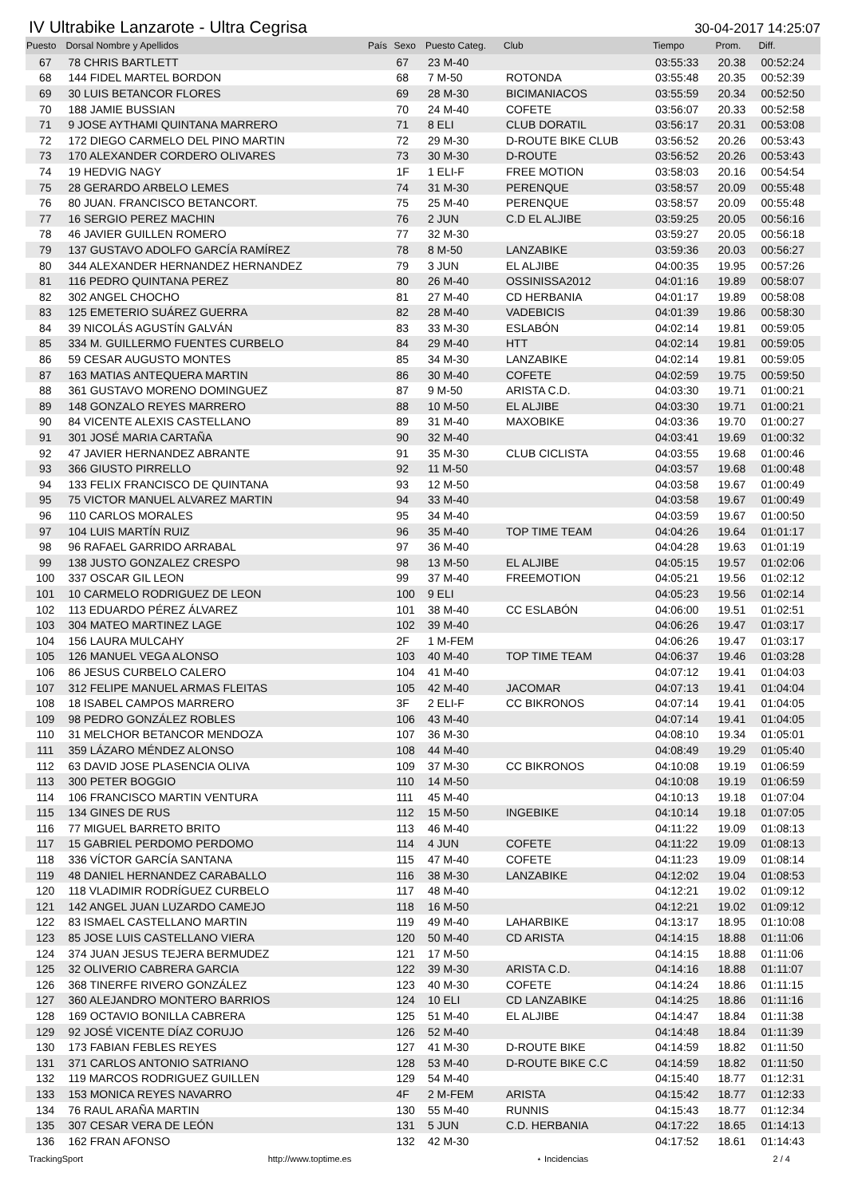IV Ultrabike Lanzarote - Ultra Cegrisa
30-04-2017 14:25:07
| Puesto | Dorsal Nombre y Apellidos | País | Sexo | Puesto Categ. | Club | Tiempo | Prom. | Diff. |
| --- | --- | --- | --- | --- | --- | --- | --- | --- |
| 67 | 78 CHRIS BARTLETT | | 67 | 23 M-40 | | 03:55:33 | 20.38 | 00:52:24 |
| 68 | 144 FIDEL MARTEL BORDON | | 68 | 7 M-50 | ROTONDA | 03:55:48 | 20.35 | 00:52:39 |
| 69 | 30 LUIS BETANCOR FLORES | | 69 | 28 M-30 | BICIMANIACOS | 03:55:59 | 20.34 | 00:52:50 |
| 70 | 188 JAMIE BUSSIAN | | 70 | 24 M-40 | COFETE | 03:56:07 | 20.33 | 00:52:58 |
| 71 | 9 JOSE AYTHAMI QUINTANA MARRERO | | 71 | 8 ELI | CLUB DORATIL | 03:56:17 | 20.31 | 00:53:08 |
| 72 | 172 DIEGO CARMELO DEL PINO MARTIN | | 72 | 29 M-30 | D-ROUTE BIKE CLUB | 03:56:52 | 20.26 | 00:53:43 |
| 73 | 170 ALEXANDER CORDERO OLIVARES | | 73 | 30 M-30 | D-ROUTE | 03:56:52 | 20.26 | 00:53:43 |
| 74 | 19 HEDVIG NAGY | | 1F | 1 ELI-F | FREE MOTION | 03:58:03 | 20.16 | 00:54:54 |
| 75 | 28 GERARDO ARBELO LEMES | | 74 | 31 M-30 | PERENQUE | 03:58:57 | 20.09 | 00:55:48 |
| 76 | 80 JUAN. FRANCISCO BETANCORT. | | 75 | 25 M-40 | PERENQUE | 03:58:57 | 20.09 | 00:55:48 |
| 77 | 16 SERGIO PEREZ MACHIN | | 76 | 2 JUN | C.D EL ALJIBE | 03:59:25 | 20.05 | 00:56:16 |
| 78 | 46 JAVIER GUILLEN ROMERO | | 77 | 32 M-30 | | 03:59:27 | 20.05 | 00:56:18 |
| 79 | 137 GUSTAVO ADOLFO GARCÍA RAMÍREZ | | 78 | 8 M-50 | LANZABIKE | 03:59:36 | 20.03 | 00:56:27 |
| 80 | 344 ALEXANDER HERNANDEZ HERNANDEZ | | 79 | 3 JUN | EL ALJIBE | 04:00:35 | 19.95 | 00:57:26 |
| 81 | 116 PEDRO QUINTANA PEREZ | | 80 | 26 M-40 | OSSINISSA2012 | 04:01:16 | 19.89 | 00:58:07 |
| 82 | 302 ANGEL CHOCHO | | 81 | 27 M-40 | CD HERBANIA | 04:01:17 | 19.89 | 00:58:08 |
| 83 | 125 EMETERIO SUÁREZ GUERRA | | 82 | 28 M-40 | VADEBICIS | 04:01:39 | 19.86 | 00:58:30 |
| 84 | 39 NICOLÁS AGUSTÍN GALVÁN | | 83 | 33 M-30 | ESLABÓN | 04:02:14 | 19.81 | 00:59:05 |
| 85 | 334 M. GUILLERMO FUENTES CURBELO | | 84 | 29 M-40 | HTT | 04:02:14 | 19.81 | 00:59:05 |
| 86 | 59 CESAR AUGUSTO MONTES | | 85 | 34 M-30 | LANZABIKE | 04:02:14 | 19.81 | 00:59:05 |
| 87 | 163 MATIAS ANTEQUERA MARTIN | | 86 | 30 M-40 | COFETE | 04:02:59 | 19.75 | 00:59:50 |
| 88 | 361 GUSTAVO MORENO DOMINGUEZ | | 87 | 9 M-50 | ARISTA C.D. | 04:03:30 | 19.71 | 01:00:21 |
| 89 | 148 GONZALO REYES MARRERO | | 88 | 10 M-50 | EL ALJIBE | 04:03:30 | 19.71 | 01:00:21 |
| 90 | 84 VICENTE ALEXIS CASTELLANO | | 89 | 31 M-40 | MAXOBIKE | 04:03:36 | 19.70 | 01:00:27 |
| 91 | 301 JOSÉ MARIA CARTAÑA | | 90 | 32 M-40 | | 04:03:41 | 19.69 | 01:00:32 |
| 92 | 47 JAVIER HERNANDEZ ABRANTE | | 91 | 35 M-30 | CLUB CICLISTA | 04:03:55 | 19.68 | 01:00:46 |
| 93 | 366 GIUSTO PIRRELLO | | 92 | 11 M-50 | | 04:03:57 | 19.68 | 01:00:48 |
| 94 | 133 FELIX FRANCISCO DE QUINTANA | | 93 | 12 M-50 | | 04:03:58 | 19.67 | 01:00:49 |
| 95 | 75 VICTOR MANUEL ALVAREZ MARTIN | | 94 | 33 M-40 | | 04:03:58 | 19.67 | 01:00:49 |
| 96 | 110 CARLOS MORALES | | 95 | 34 M-40 | | 04:03:59 | 19.67 | 01:00:50 |
| 97 | 104 LUIS MARTÍN RUIZ | | 96 | 35 M-40 | TOP TIME TEAM | 04:04:26 | 19.64 | 01:01:17 |
| 98 | 96 RAFAEL GARRIDO ARRABAL | | 97 | 36 M-40 | | 04:04:28 | 19.63 | 01:01:19 |
| 99 | 138 JUSTO GONZALEZ CRESPO | | 98 | 13 M-50 | EL ALJIBE | 04:05:15 | 19.57 | 01:02:06 |
| 100 | 337 OSCAR GIL LEON | | 99 | 37 M-40 | FREEMOTION | 04:05:21 | 19.56 | 01:02:12 |
| 101 | 10 CARMELO RODRIGUEZ DE LEON | | 100 | 9 ELI | | 04:05:23 | 19.56 | 01:02:14 |
| 102 | 113 EDUARDO PÉREZ ÁLVAREZ | | 101 | 38 M-40 | CC ESLABÓN | 04:06:00 | 19.51 | 01:02:51 |
| 103 | 304 MATEO MARTINEZ LAGE | | 102 | 39 M-40 | | 04:06:26 | 19.47 | 01:03:17 |
| 104 | 156 LAURA MULCAHY | | 2F | 1 M-FEM | | 04:06:26 | 19.47 | 01:03:17 |
| 105 | 126 MANUEL VEGA ALONSO | | 103 | 40 M-40 | TOP TIME TEAM | 04:06:37 | 19.46 | 01:03:28 |
| 106 | 86 JESUS CURBELO CALERO | | 104 | 41 M-40 | | 04:07:12 | 19.41 | 01:04:03 |
| 107 | 312 FELIPE MANUEL ARMAS FLEITAS | | 105 | 42 M-40 | JACOMAR | 04:07:13 | 19.41 | 01:04:04 |
| 108 | 18 ISABEL CAMPOS MARRERO | | 3F | 2 ELI-F | CC BIKRONOS | 04:07:14 | 19.41 | 01:04:05 |
| 109 | 98 PEDRO GONZÁLEZ ROBLES | | 106 | 43 M-40 | | 04:07:14 | 19.41 | 01:04:05 |
| 110 | 31 MELCHOR BETANCOR MENDOZA | | 107 | 36 M-30 | | 04:08:10 | 19.34 | 01:05:01 |
| 111 | 359 LÁZARO MÉNDEZ ALONSO | | 108 | 44 M-40 | | 04:08:49 | 19.29 | 01:05:40 |
| 112 | 63 DAVID JOSE PLASENCIA OLIVA | | 109 | 37 M-30 | CC BIKRONOS | 04:10:08 | 19.19 | 01:06:59 |
| 113 | 300 PETER BOGGIO | | 110 | 14 M-50 | | 04:10:08 | 19.19 | 01:06:59 |
| 114 | 106 FRANCISCO MARTIN VENTURA | | 111 | 45 M-40 | | 04:10:13 | 19.18 | 01:07:04 |
| 115 | 134 GINES DE RUS | | 112 | 15 M-50 | INGEBIKE | 04:10:14 | 19.18 | 01:07:05 |
| 116 | 77 MIGUEL BARRETO BRITO | | 113 | 46 M-40 | | 04:11:22 | 19.09 | 01:08:13 |
| 117 | 15 GABRIEL PERDOMO PERDOMO | | 114 | 4 JUN | COFETE | 04:11:22 | 19.09 | 01:08:13 |
| 118 | 336 VÍCTOR GARCÍA SANTANA | | 115 | 47 M-40 | COFETE | 04:11:23 | 19.09 | 01:08:14 |
| 119 | 48 DANIEL HERNANDEZ CARABALLO | | 116 | 38 M-30 | LANZABIKE | 04:12:02 | 19.04 | 01:08:53 |
| 120 | 118 VLADIMIR RODRÍGUEZ CURBELO | | 117 | 48 M-40 | | 04:12:21 | 19.02 | 01:09:12 |
| 121 | 142 ANGEL JUAN LUZARDO CAMEJO | | 118 | 16 M-50 | | 04:12:21 | 19.02 | 01:09:12 |
| 122 | 83 ISMAEL CASTELLANO MARTIN | | 119 | 49 M-40 | LAHARBIKE | 04:13:17 | 18.95 | 01:10:08 |
| 123 | 85 JOSE LUIS CASTELLANO VIERA | | 120 | 50 M-40 | CD ARISTA | 04:14:15 | 18.88 | 01:11:06 |
| 124 | 374 JUAN JESUS TEJERA BERMUDEZ | | 121 | 17 M-50 | | 04:14:15 | 18.88 | 01:11:06 |
| 125 | 32 OLIVERIO CABRERA GARCIA | | 122 | 39 M-30 | ARISTA C.D. | 04:14:16 | 18.88 | 01:11:07 |
| 126 | 368 TINERFE RIVERO GONZÁLEZ | | 123 | 40 M-30 | COFETE | 04:14:24 | 18.86 | 01:11:15 |
| 127 | 360 ALEJANDRO MONTERO BARRIOS | | 124 | 10 ELI | CD LANZABIKE | 04:14:25 | 18.86 | 01:11:16 |
| 128 | 169 OCTAVIO BONILLA CABRERA | | 125 | 51 M-40 | EL ALJIBE | 04:14:47 | 18.84 | 01:11:38 |
| 129 | 92 JOSÉ VICENTE DÍAZ CORUJO | | 126 | 52 M-40 | | 04:14:48 | 18.84 | 01:11:39 |
| 130 | 173 FABIAN FEBLES REYES | | 127 | 41 M-30 | D-ROUTE BIKE | 04:14:59 | 18.82 | 01:11:50 |
| 131 | 371 CARLOS ANTONIO SATRIANO | | 128 | 53 M-40 | D-ROUTE BIKE C.C | 04:14:59 | 18.82 | 01:11:50 |
| 132 | 119 MARCOS RODRIGUEZ GUILLEN | | 129 | 54 M-40 | | 04:15:40 | 18.77 | 01:12:31 |
| 133 | 153 MONICA REYES NAVARRO | | 4F | 2 M-FEM | ARISTA | 04:15:42 | 18.77 | 01:12:33 |
| 134 | 76 RAUL ARAÑA MARTIN | | 130 | 55 M-40 | RUNNIS | 04:15:43 | 18.77 | 01:12:34 |
| 135 | 307 CESAR VERA DE LEÓN | | 131 | 5 JUN | C.D. HERBANIA | 04:17:22 | 18.65 | 01:14:13 |
| 136 | 162 FRAN AFONSO | | 132 | 42 M-30 | | 04:17:52 | 18.61 | 01:14:43 |
TrackingSport http://www.toptime.es ⋆ Incidencias 2 / 4